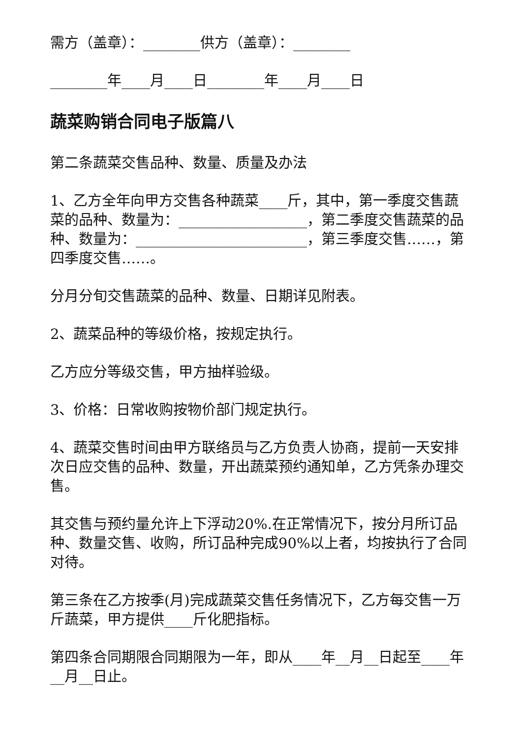需方（盖章）：________供方（盖章）：________
________年____月____日________年____月____日
蔬菜购销合同电子版篇八
第二条蔬菜交售品种、数量、质量及办法
1、乙方全年向甲方交售各种蔬菜____斤，其中，第一季度交售蔬菜的品种、数量为：__________________，第二季度交售蔬菜的品种、数量为：________________________，第三季度交售……，第四季度交售……。
分月分旬交售蔬菜的品种、数量、日期详见附表。
2、蔬菜品种的等级价格，按规定执行。
乙方应分等级交售，甲方抽样验级。
3、价格：日常收购按物价部门规定执行。
4、蔬菜交售时间由甲方联络员与乙方负责人协商，提前一天安排次日应交售的品种、数量，开出蔬菜预约通知单，乙方凭条办理交售。
其交售与预约量允许上下浮动20%.在正常情况下，按分月所订品种、数量交售、收购，所订品种完成90%以上者，均按执行了合同对待。
第三条在乙方按季(月)完成蔬菜交售任务情况下，乙方每交售一万斤蔬菜，甲方提供____斤化肥指标。
第四条合同期限合同期限为一年，即从____年__月__日起至____年__月__日止。